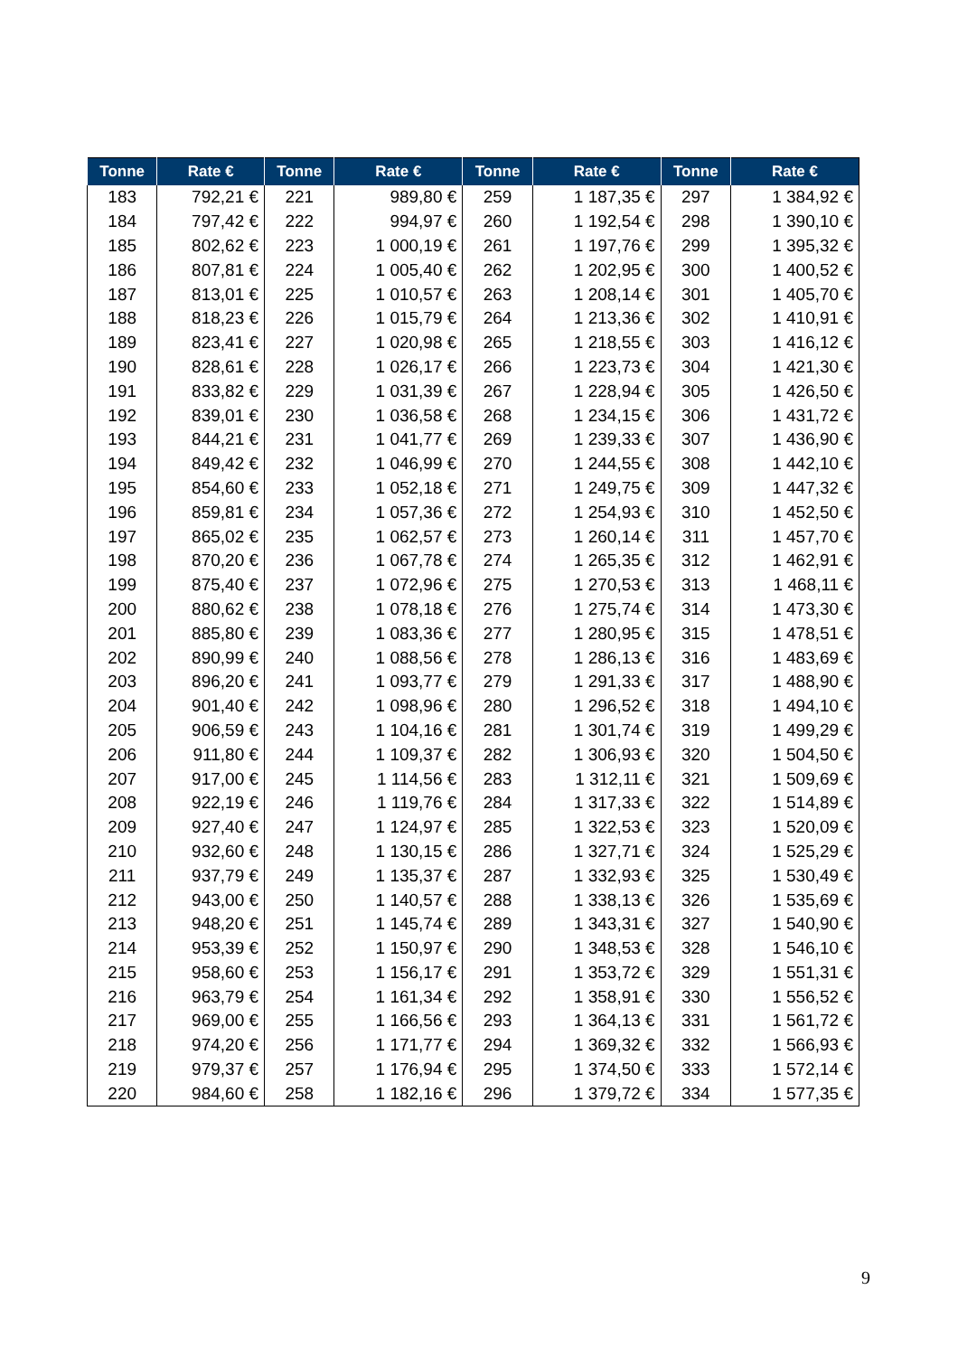| Tonne | Rate € | Tonne | Rate € | Tonne | Rate € | Tonne | Rate € |
| --- | --- | --- | --- | --- | --- | --- | --- |
| 183 | 792,21 € | 221 | 989,80 € | 259 | 1 187,35 € | 297 | 1 384,92 € |
| 184 | 797,42 € | 222 | 994,97 € | 260 | 1 192,54 € | 298 | 1 390,10 € |
| 185 | 802,62 € | 223 | 1 000,19 € | 261 | 1 197,76 € | 299 | 1 395,32 € |
| 186 | 807,81 € | 224 | 1 005,40 € | 262 | 1 202,95 € | 300 | 1 400,52 € |
| 187 | 813,01 € | 225 | 1 010,57 € | 263 | 1 208,14 € | 301 | 1 405,70 € |
| 188 | 818,23 € | 226 | 1 015,79 € | 264 | 1 213,36 € | 302 | 1 410,91 € |
| 189 | 823,41 € | 227 | 1 020,98 € | 265 | 1 218,55 € | 303 | 1 416,12 € |
| 190 | 828,61 € | 228 | 1 026,17 € | 266 | 1 223,73 € | 304 | 1 421,30 € |
| 191 | 833,82 € | 229 | 1 031,39 € | 267 | 1 228,94 € | 305 | 1 426,50 € |
| 192 | 839,01 € | 230 | 1 036,58 € | 268 | 1 234,15 € | 306 | 1 431,72 € |
| 193 | 844,21 € | 231 | 1 041,77 € | 269 | 1 239,33 € | 307 | 1 436,90 € |
| 194 | 849,42 € | 232 | 1 046,99 € | 270 | 1 244,55 € | 308 | 1 442,10 € |
| 195 | 854,60 € | 233 | 1 052,18 € | 271 | 1 249,75 € | 309 | 1 447,32 € |
| 196 | 859,81 € | 234 | 1 057,36 € | 272 | 1 254,93 € | 310 | 1 452,50 € |
| 197 | 865,02 € | 235 | 1 062,57 € | 273 | 1 260,14 € | 311 | 1 457,70 € |
| 198 | 870,20 € | 236 | 1 067,78 € | 274 | 1 265,35 € | 312 | 1 462,91 € |
| 199 | 875,40 € | 237 | 1 072,96 € | 275 | 1 270,53 € | 313 | 1 468,11 € |
| 200 | 880,62 € | 238 | 1 078,18 € | 276 | 1 275,74 € | 314 | 1 473,30 € |
| 201 | 885,80 € | 239 | 1 083,36 € | 277 | 1 280,95 € | 315 | 1 478,51 € |
| 202 | 890,99 € | 240 | 1 088,56 € | 278 | 1 286,13 € | 316 | 1 483,69 € |
| 203 | 896,20 € | 241 | 1 093,77 € | 279 | 1 291,33 € | 317 | 1 488,90 € |
| 204 | 901,40 € | 242 | 1 098,96 € | 280 | 1 296,52 € | 318 | 1 494,10 € |
| 205 | 906,59 € | 243 | 1 104,16 € | 281 | 1 301,74 € | 319 | 1 499,29 € |
| 206 | 911,80 € | 244 | 1 109,37 € | 282 | 1 306,93 € | 320 | 1 504,50 € |
| 207 | 917,00 € | 245 | 1 114,56 € | 283 | 1 312,11 € | 321 | 1 509,69 € |
| 208 | 922,19 € | 246 | 1 119,76 € | 284 | 1 317,33 € | 322 | 1 514,89 € |
| 209 | 927,40 € | 247 | 1 124,97 € | 285 | 1 322,53 € | 323 | 1 520,09 € |
| 210 | 932,60 € | 248 | 1 130,15 € | 286 | 1 327,71 € | 324 | 1 525,29 € |
| 211 | 937,79 € | 249 | 1 135,37 € | 287 | 1 332,93 € | 325 | 1 530,49 € |
| 212 | 943,00 € | 250 | 1 140,57 € | 288 | 1 338,13 € | 326 | 1 535,69 € |
| 213 | 948,20 € | 251 | 1 145,74 € | 289 | 1 343,31 € | 327 | 1 540,90 € |
| 214 | 953,39 € | 252 | 1 150,97 € | 290 | 1 348,53 € | 328 | 1 546,10 € |
| 215 | 958,60 € | 253 | 1 156,17 € | 291 | 1 353,72 € | 329 | 1 551,31 € |
| 216 | 963,79 € | 254 | 1 161,34 € | 292 | 1 358,91 € | 330 | 1 556,52 € |
| 217 | 969,00 € | 255 | 1 166,56 € | 293 | 1 364,13 € | 331 | 1 561,72 € |
| 218 | 974,20 € | 256 | 1 171,77 € | 294 | 1 369,32 € | 332 | 1 566,93 € |
| 219 | 979,37 € | 257 | 1 176,94 € | 295 | 1 374,50 € | 333 | 1 572,14 € |
| 220 | 984,60 € | 258 | 1 182,16 € | 296 | 1 379,72 € | 334 | 1 577,35 € |
9